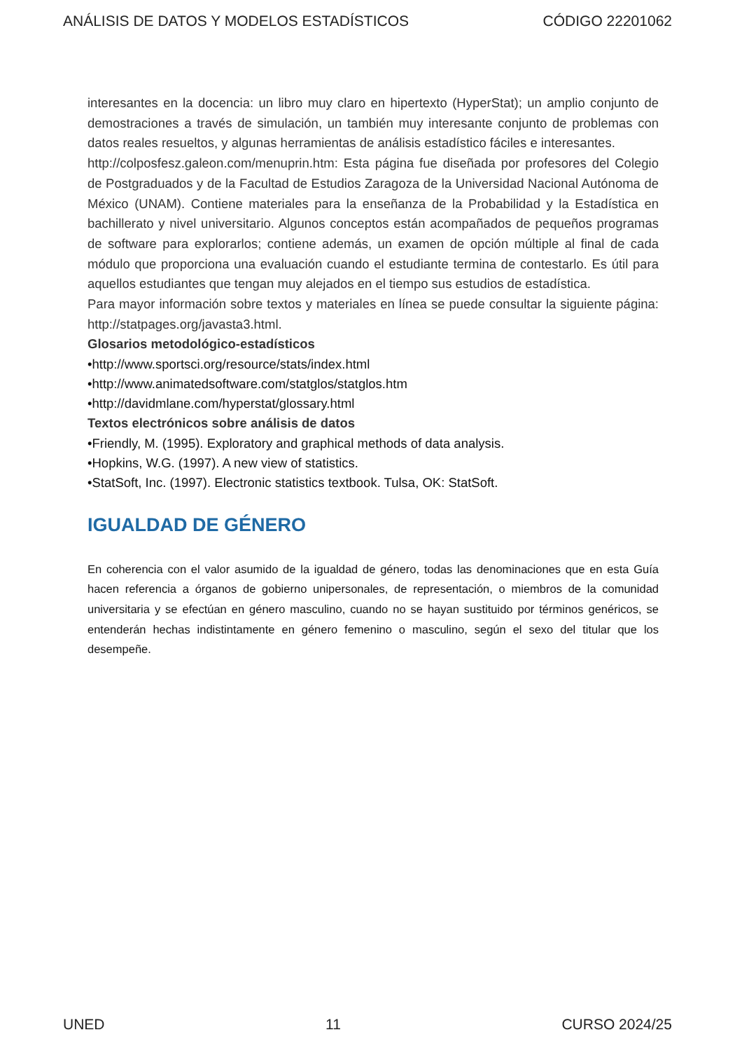ANÁLISIS DE DATOS Y MODELOS ESTADÍSTICOS CÓDIGO 22201062
interesantes en la docencia: un libro muy claro en hipertexto (HyperStat); un amplio conjunto de demostraciones a través de simulación, un también muy interesante conjunto de problemas con datos reales resueltos, y algunas herramientas de análisis estadístico fáciles e interesantes.
http://colposfesz.galeon.com/menuprin.htm: Esta página fue diseñada por profesores del Colegio de Postgraduados y de la Facultad de Estudios Zaragoza de la Universidad Nacional Autónoma de México (UNAM). Contiene materiales para la enseñanza de la Probabilidad y la Estadística en bachillerato y nivel universitario. Algunos conceptos están acompañados de pequeños programas de software para explorarlos; contiene además, un examen de opción múltiple al final de cada módulo que proporciona una evaluación cuando el estudiante termina de contestarlo. Es útil para aquellos estudiantes que tengan muy alejados en el tiempo sus estudios de estadística.
Para mayor información sobre textos y materiales en línea se puede consultar la siguiente página: http://statpages.org/javasta3.html.
Glosarios metodológico-estadísticos
•http://www.sportsci.org/resource/stats/index.html
•http://www.animatedsoftware.com/statglos/statglos.htm
•http://davidmlane.com/hyperstat/glossary.html
Textos electrónicos sobre análisis de datos
•Friendly, M. (1995). Exploratory and graphical methods of data analysis.
•Hopkins, W.G. (1997). A new view of statistics.
•StatSoft, Inc. (1997). Electronic statistics textbook. Tulsa, OK: StatSoft.
IGUALDAD DE GÉNERO
En coherencia con el valor asumido de la igualdad de género, todas las denominaciones que en esta Guía hacen referencia a órganos de gobierno unipersonales, de representación, o miembros de la comunidad universitaria y se efectúan en género masculino, cuando no se hayan sustituido por términos genéricos, se entenderán hechas indistintamente en género femenino o masculino, según el sexo del titular que los desempeñe.
UNED 11 CURSO 2024/25